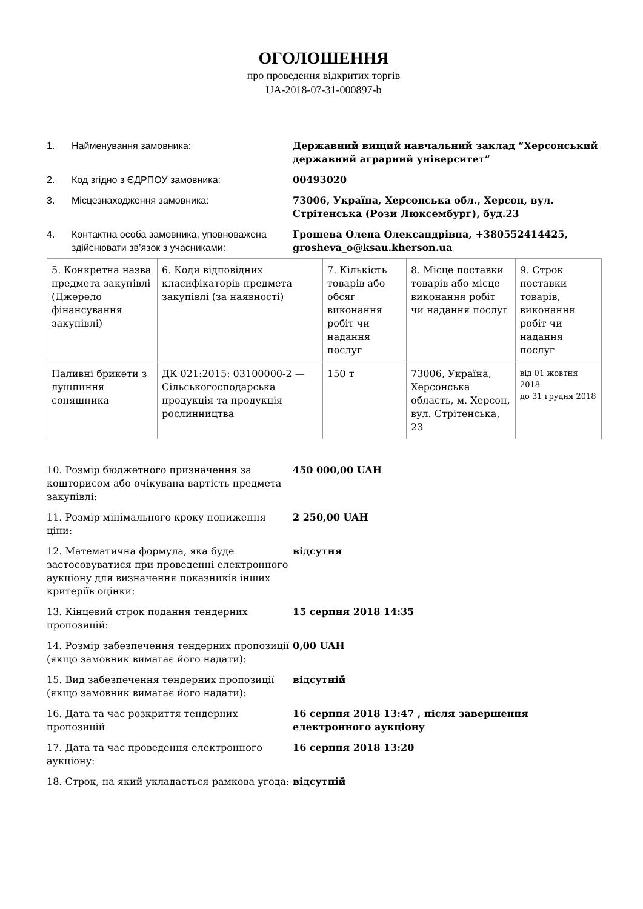ОГОЛОШЕННЯ
про проведення відкритих торгів
UA-2018-07-31-000897-b
1. Найменування замовника: Державний вищий навчальний заклад “Херсонський державний аграрний університет”
2. Код згідно з ЄДРПОУ замовника: 00493020
3. Місцезнаходження замовника: 73006, Україна, Херсонська обл., Херсон, вул. Стрітенська (Рози Люксембург), буд.23
4. Контактна особа замовника, уповноважена здійснювати зв’язок з учасниками:
Грошева Олена Олександрівна, +380552414425, grosheva_o@ksau.kherson.ua
| 5. Конкретна назва предмета закупівлі (Джерело фінансування закупівлі) | 6. Коди відповідних класифікаторів предмета закупівлі (за наявності) | 7. Кількість товарів або обсяг виконання робіт чи надання послуг | 8. Місце поставки товарів або місце виконання робіт чи надання послуг | 9. Строк поставки товарів, виконання робіт чи надання послуг |
| Паливні брикети з лушпиння соняшника | ДК 021:2015: 03100000-2 — Сільськогосподарська продукція та продукція рослинництва | 150 т | 73006, Україна, Херсонська область, м. Херсон, вул. Стрітенська, 23 | від 01 жовтня 2018 до 31 грудня 2018 |
10. Розмір бюджетного призначення за кошторисом або очікувана вартість предмета закупівлі:
450 000,00 UAH
11. Розмір мінімального кроку пониження ціни:
2 250,00 UAH
12. Математична формула, яка буде застосовуватися при проведенні електронного аукціону для визначення показників інших критеріїв оцінки:
відсутня
13. Кінцевий строк подання тендерних пропозицій:
15 серпня 2018 14:35
14. Розмір забезпечення тендерних пропозиції (якщо замовник вимагає його надати):
0,00 UAH
15. Вид забезпечення тендерних пропозиції (якщо замовник вимагає його надати):
відсутній
16. Дата та час розкриття тендерних пропозицій
16 серпня 2018 13:47 , після завершення електронного аукціону
17. Дата та час проведення електронного аукціону:
16 серпня 2018 13:20
18. Строк, на який укладається рамкова угода:
відсутній